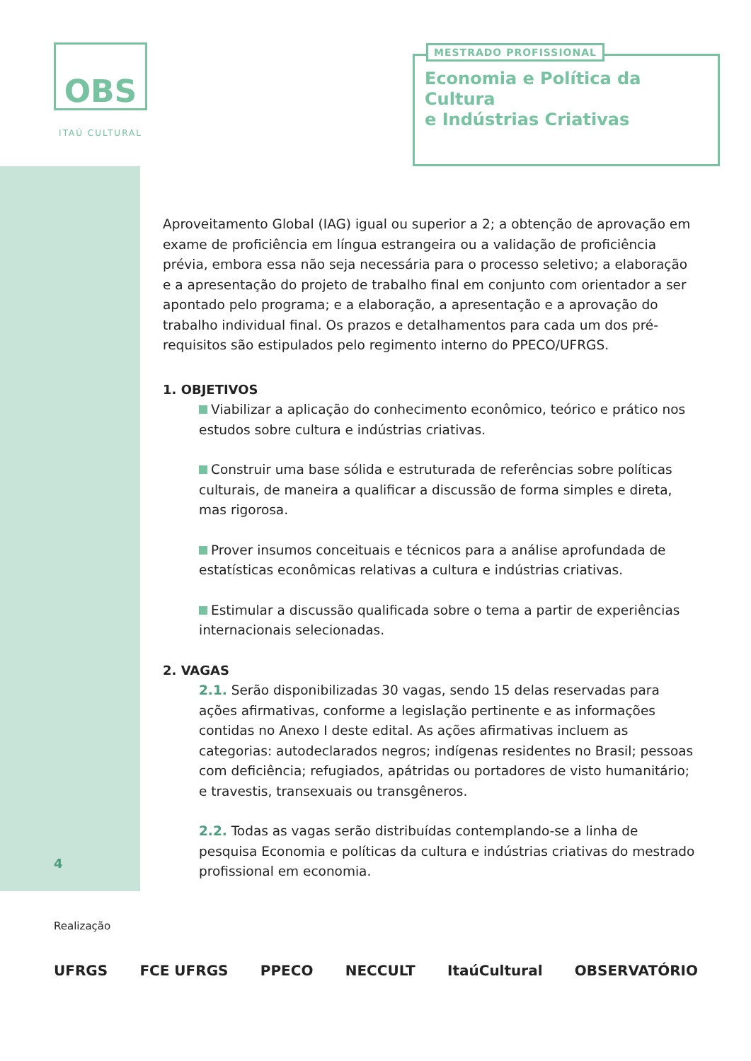OBS
ITAÚ CULTURAL
MESTRADO PROFISSIONAL
Economia e Política da Cultura
e Indústrias Criativas
Aproveitamento Global (IAG) igual ou superior a 2; a obtenção de aprovação em exame de proficiência em língua estrangeira ou a validação de proficiência prévia, embora essa não seja necessária para o processo seletivo; a elaboração e a apresentação do projeto de trabalho final em conjunto com orientador a ser apontado pelo programa; e a elaboração, a apresentação e a aprovação do trabalho individual final. Os prazos e detalhamentos para cada um dos pré-requisitos são estipulados pelo regimento interno do PPECO/UFRGS.
1. OBJETIVOS
Viabilizar a aplicação do conhecimento econômico, teórico e prático nos estudos sobre cultura e indústrias criativas.
Construir uma base sólida e estruturada de referências sobre políticas culturais, de maneira a qualificar a discussão de forma simples e direta, mas rigorosa.
Prover insumos conceituais e técnicos para a análise aprofundada de estatísticas econômicas relativas a cultura e indústrias criativas.
Estimular a discussão qualificada sobre o tema a partir de experiências internacionais selecionadas.
2. VAGAS
2.1. Serão disponibilizadas 30 vagas, sendo 15 delas reservadas para ações afirmativas, conforme a legislação pertinente e as informações contidas no Anexo I deste edital. As ações afirmativas incluem as categorias: autodeclarados negros; indígenas residentes no Brasil; pessoas com deficiência; refugiados, apátridas ou portadores de visto humanitário; e travestis, transexuais ou transgêneros.
2.2. Todas as vagas serão distribuídas contemplando-se a linha de pesquisa Economia e políticas da cultura e indústrias criativas do mestrado profissional em economia.
4
Realização
UFRGS FCE UFRGS PPECO NECCULT ItaúCultural OBSERVATÓRIO